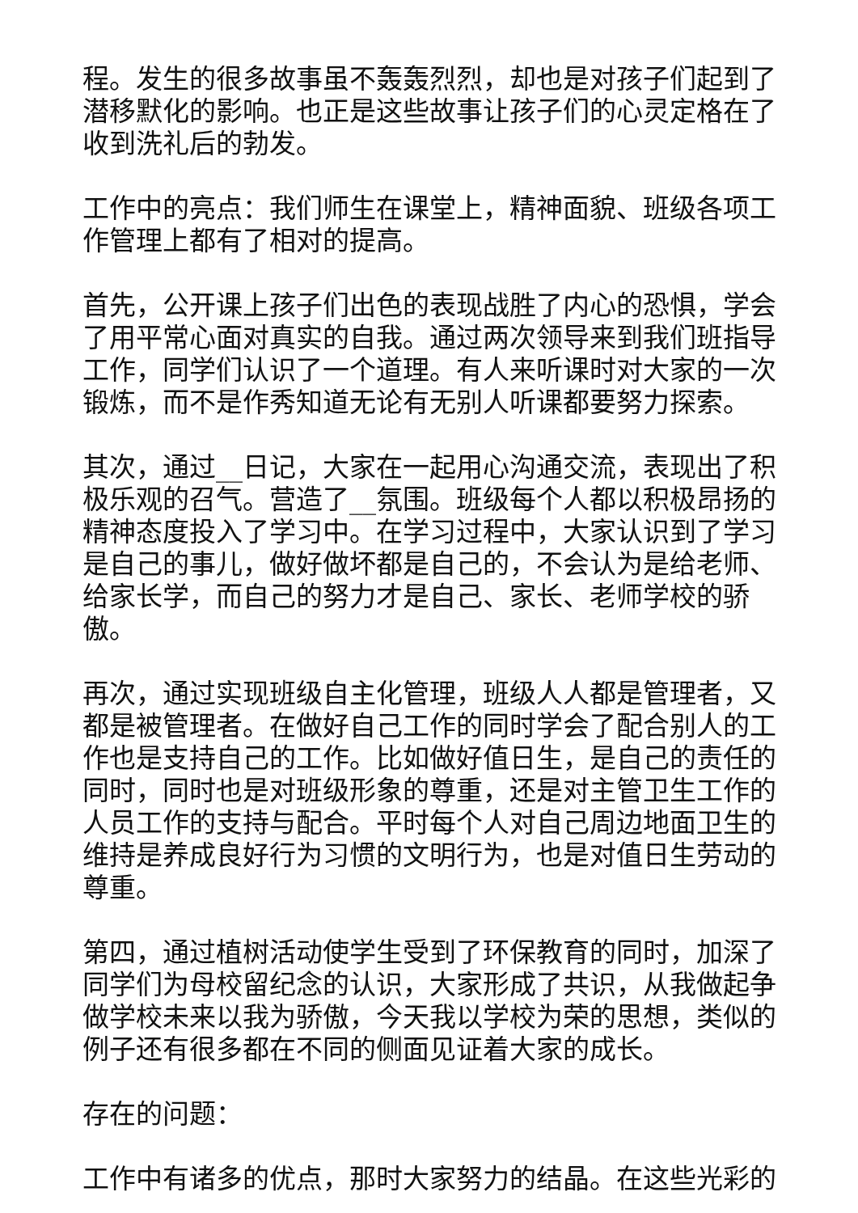程。发生的很多故事虽不轰轰烈烈，却也是对孩子们起到了潜移默化的影响。也正是这些故事让孩子们的心灵定格在了收到洗礼后的勃发。
工作中的亮点：我们师生在课堂上，精神面貌、班级各项工作管理上都有了相对的提高。
首先，公开课上孩子们出色的表现战胜了内心的恐惧，学会了用平常心面对真实的自我。通过两次领导来到我们班指导工作，同学们认识了一个道理。有人来听课时对大家的一次锻炼，而不是作秀知道无论有无别人听课都要努力探索。
其次，通过__日记，大家在一起用心沟通交流，表现出了积极乐观的召气。营造了__氛围。班级每个人都以积极昂扬的精神态度投入了学习中。在学习过程中，大家认识到了学习是自己的事儿，做好做坏都是自己的，不会认为是给老师、给家长学，而自己的努力才是自己、家长、老师学校的骄傲。
再次，通过实现班级自主化管理，班级人人都是管理者，又都是被管理者。在做好自己工作的同时学会了配合别人的工作也是支持自己的工作。比如做好值日生，是自己的责任的同时，同时也是对班级形象的尊重，还是对主管卫生工作的人员工作的支持与配合。平时每个人对自己周边地面卫生的维持是养成良好行为习惯的文明行为，也是对值日生劳动的尊重。
第四，通过植树活动使学生受到了环保教育的同时，加深了同学们为母校留纪念的认识，大家形成了共识，从我做起争做学校未来以我为骄傲，今天我以学校为荣的思想，类似的例子还有很多都在不同的侧面见证着大家的成长。
存在的问题：
工作中有诸多的优点，那时大家努力的结晶。在这些光彩的